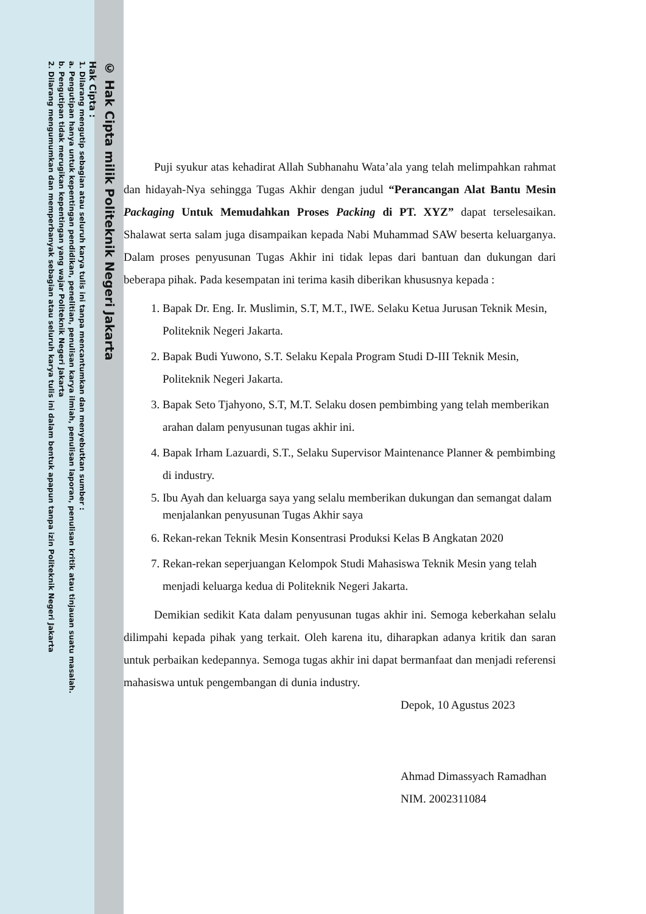© Hak Cipta milik Politeknik Negeri Jakarta
Hak Cipta :
1. Dilarang mengutip sebagian atau seluruh karya tulis ini tanpa mencantumkan dan menyebutkan sumber :
a. Pengutipan hanya untuk kepentingan pendidikan, penelitian, penulisan karya ilmiah, penulisan laporan, penulisan kritik atau tinjauan suatu masalah.
b. Pengutipan tidak merugikan kepentingan yang wajar Politeknik Negeri Jakarta
2. Dilarang mengumumkan dan memperbanyak sebagian atau seluruh karya tulis ini dalam bentuk apapun tanpa izin Politeknik Negeri Jakarta
Puji syukur atas kehadirat Allah Subhanahu Wata’ala yang telah melimpahkan rahmat dan hidayah-Nya sehingga Tugas Akhir dengan judul “Perancangan Alat Bantu Mesin Packaging Untuk Memudahkan Proses Packing di PT. XYZ” dapat terselesaikan. Shalawat serta salam juga disampaikan kepada Nabi Muhammad SAW beserta keluarganya. Dalam proses penyusunan Tugas Akhir ini tidak lepas dari bantuan dan dukungan dari beberapa pihak. Pada kesempatan ini terima kasih diberikan khususnya kepada :
1. Bapak Dr. Eng. Ir. Muslimin, S.T, M.T., IWE. Selaku Ketua Jurusan Teknik Mesin, Politeknik Negeri Jakarta.
2. Bapak Budi Yuwono, S.T. Selaku Kepala Program Studi D-III Teknik Mesin, Politeknik Negeri Jakarta.
3. Bapak Seto Tjahyono, S.T, M.T. Selaku dosen pembimbing yang telah memberikan arahan dalam penyusunan tugas akhir ini.
4. Bapak Irham Lazuardi, S.T., Selaku Supervisor Maintenance Planner & pembimbing di industry.
5. Ibu Ayah dan keluarga saya yang selalu memberikan dukungan dan semangat dalam menjalankan penyusunan Tugas Akhir saya
6. Rekan-rekan Teknik Mesin Konsentrasi Produksi Kelas B Angkatan 2020
7. Rekan-rekan seperjuangan Kelompok Studi Mahasiswa Teknik Mesin yang telah menjadi keluarga kedua di Politeknik Negeri Jakarta.
Demikian sedikit Kata dalam penyusunan tugas akhir ini. Semoga keberkahan selalu dilimpahi kepada pihak yang terkait. Oleh karena itu, diharapkan adanya kritik dan saran untuk perbaikan kedepannya. Semoga tugas akhir ini dapat bermanfaat dan menjadi referensi mahasiswa untuk pengembangan di dunia industry.
Depok, 10 Agustus 2023
Ahmad Dimassyach Ramadhan
NIM. 2002311084